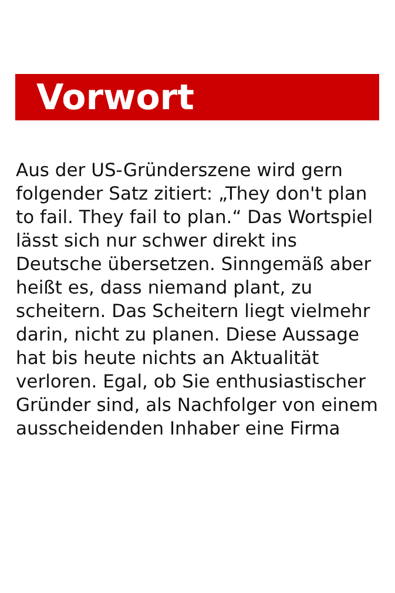Vorwort
Aus der US-Gründerszene wird gern folgender Satz zitiert: „They don't plan to fail. They fail to plan.“ Das Wortspiel lässt sich nur schwer direkt ins Deutsche übersetzen. Sinngemäß aber heißt es, dass niemand plant, zu scheitern. Das Scheitern liegt vielmehr darin, nicht zu planen. Diese Aussage hat bis heute nichts an Aktualität verloren. Egal, ob Sie enthusiastischer Gründer sind, als Nachfolger von einem ausscheidenden Inhaber eine Firma